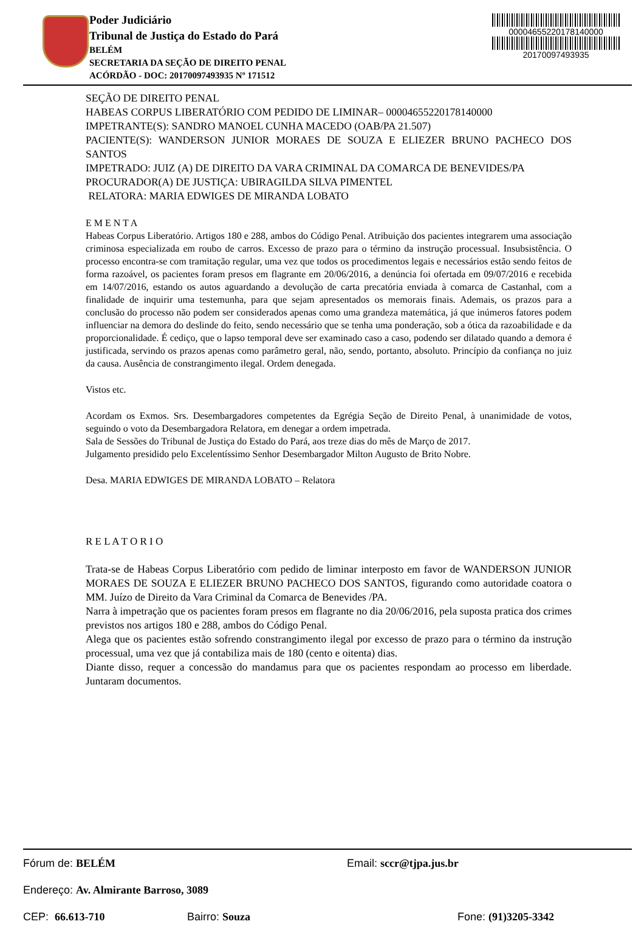Poder Judiciário
Tribunal de Justiça do Estado do Pará
BELÉM
SECRETARIA DA SEÇÃO DE DIREITO PENAL
ACÓRDÃO - DOC: 20170097493935 Nº 171512
00004655220178140000
20170097493935
SEÇÃO DE DIREITO PENAL
HABEAS CORPUS LIBERATÓRIO COM PEDIDO DE LIMINAR– 00004655220178140000
IMPETRANTE(S): SANDRO MANOEL CUNHA MACEDO (OAB/PA 21.507)
PACIENTE(S): WANDERSON JUNIOR MORAES DE SOUZA E ELIEZER BRUNO PACHECO DOS SANTOS
IMPETRADO: JUIZ (A) DE DIREITO DA VARA CRIMINAL DA COMARCA DE BENEVIDES/PA
PROCURADOR(A) DE JUSTIÇA: UBIRAGILDA SILVA PIMENTEL
RELATORA: MARIA EDWIGES DE MIRANDA LOBATO
E M E N T A
Habeas Corpus Liberatório. Artigos 180 e 288, ambos do Código Penal. Atribuição dos pacientes integrarem uma associação criminosa especializada em roubo de carros. Excesso de prazo para o término da instrução processual. Insubsistência. O processo encontra-se com tramitação regular, uma vez que todos os procedimentos legais e necessários estão sendo feitos de forma razoável, os pacientes foram presos em flagrante em 20/06/2016, a denúncia foi ofertada em 09/07/2016 e recebida em 14/07/2016, estando os autos aguardando a devolução de carta precatória enviada à comarca de Castanhal, com a finalidade de inquirir uma testemunha, para que sejam apresentados os memorais finais. Ademais, os prazos para a conclusão do processo não podem ser considerados apenas como uma grandeza matemática, já que inúmeros fatores podem influenciar na demora do deslinde do feito, sendo necessário que se tenha uma ponderação, sob a ótica da razoabilidade e da proporcionalidade. É cediço, que o lapso temporal deve ser examinado caso a caso, podendo ser dilatado quando a demora é justificada, servindo os prazos apenas como parâmetro geral, não, sendo, portanto, absoluto. Princípio da confiança no juiz da causa. Ausência de constrangimento ilegal. Ordem denegada.
Vistos etc.
Acordam os Exmos. Srs. Desembargadores competentes da Egrégia Seção de Direito Penal, à unanimidade de votos, seguindo o voto da Desembargadora Relatora, em denegar a ordem impetrada.
Sala de Sessões do Tribunal de Justiça do Estado do Pará, aos treze dias do mês de Março de 2017.
Julgamento presidido pelo Excelentíssimo Senhor Desembargador Milton Augusto de Brito Nobre.
Desa. MARIA EDWIGES DE MIRANDA LOBATO – Relatora
R E L A T O R I O
Trata-se de Habeas Corpus Liberatório com pedido de liminar interposto em favor de WANDERSON JUNIOR MORAES DE SOUZA E ELIEZER BRUNO PACHECO DOS SANTOS, figurando como autoridade coatora o MM. Juízo de Direito da Vara Criminal da Comarca de Benevides /PA.
Narra à impetração que os pacientes foram presos em flagrante no dia 20/06/2016, pela suposta pratica dos crimes previstos nos artigos 180 e 288, ambos do Código Penal.
Alega que os pacientes estão sofrendo constrangimento ilegal por excesso de prazo para o término da instrução processual, uma vez que já contabiliza mais de 180 (cento e oitenta) dias.
Diante disso, requer a concessão do mandamus para que os pacientes respondam ao processo em liberdade. Juntaram documentos.
Fórum de: BELÉM Email: sccr@tjpa.jus.br
Endereço: Av. Almirante Barroso, 3089
CEP: 66.613-710 Bairro: Souza Fone: (91)3205-3342